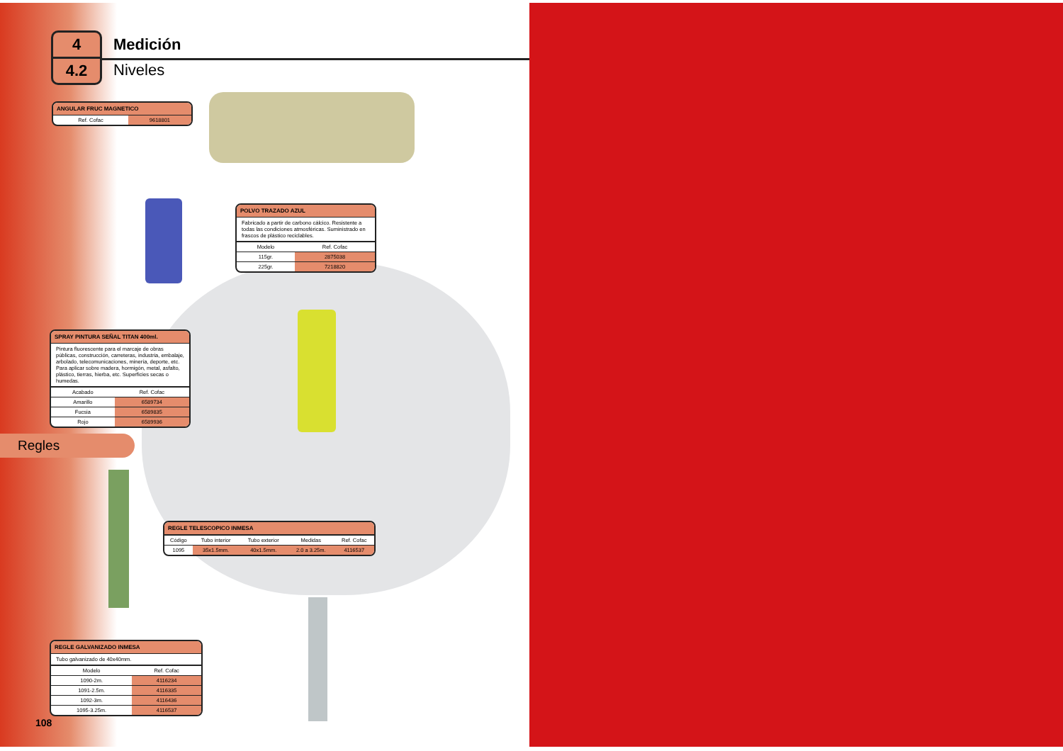4
4.2
Medición
Niveles
ANGULAR FRUC MAGNETICO
| Ref. Cofac | 9618801 |
POLVO TRAZADO AZUL
Fabricado a partir de carbono cálcico. Resistente a todas las condiciones atmosféricas. Suministrado en frascos de plástico reciclables.
| Modelo | Ref. Cofac |
| --- | --- |
| 115gr. | 2875038 |
| 225gr. | 7218820 |
SPRAY PINTURA SEÑAL TITAN 400ml.
Pintura fluorescente para el marcaje de obras públicas, construcción, carreteras, industria, embalaje, arbolado, telecomunicaciones, minería, deporte, etc. Para aplicar sobre madera, hormigón, metal, asfalto, plástico, tierras, hierba, etc. Superficies secas o humedas.
| Acabado | Ref. Cofac |
| --- | --- |
| Amarillo | 6589734 |
| Fucsia | 6589835 |
| Rojo | 6589936 |
Regles
REGLE TELESCOPICO INMESA
| Código | Tubo interior | Tubo exterior | Medidas | Ref. Cofac |
| --- | --- | --- | --- | --- |
| 1095 | 35x1.5mm. | 40x1.5mm. | 2.0 a 3.25m. | 4116537 |
REGLE GALVANIZADO INMESA
Tubo galvanizado de 40x40mm.
| Modelo | Ref. Cofac |
| --- | --- |
| 1090-2m. | 4116234 |
| 1091-2.5m. | 4116335 |
| 1092-3m. | 4116436 |
| 1095-3.25m. | 4116537 |
108